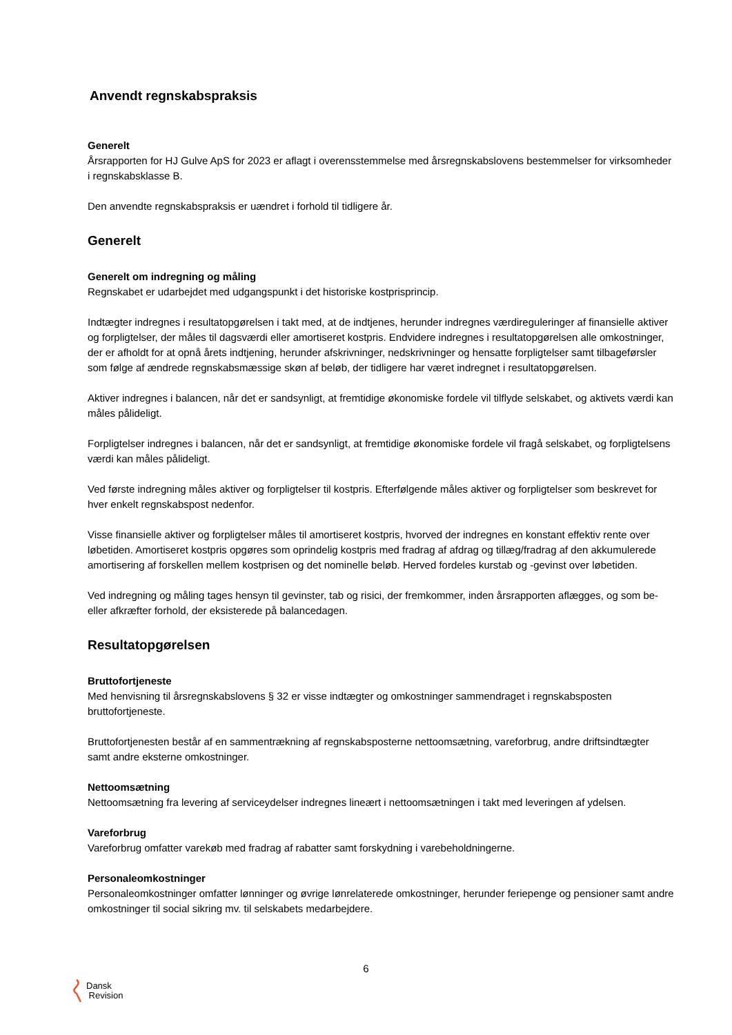Anvendt regnskabspraksis
Generelt
Årsrapporten for HJ Gulve ApS for 2023 er aflagt i overensstemmelse med årsregnskabslovens bestemmelser for virksomheder i regnskabsklasse B.
Den anvendte regnskabspraksis er uændret i forhold til tidligere år.
Generelt
Generelt om indregning og måling
Regnskabet er udarbejdet med udgangspunkt i det historiske kostprisprincip.
Indtægter indregnes i resultatopgørelsen i takt med, at de indtjenes, herunder indregnes værdireguleringer af finansielle aktiver og forpligtelser, der måles til dagsværdi eller amortiseret kostpris. Endvidere indregnes i resultatopgørelsen alle omkostninger, der er afholdt for at opnå årets indtjening, herunder afskrivninger, nedskrivninger og hensatte forpligtelser samt tilbageførsler som følge af ændrede regnskabsmæssige skøn af beløb, der tidligere har været indregnet i resultatopgørelsen.
Aktiver indregnes i balancen, når det er sandsynligt, at fremtidige økonomiske fordele vil tilflyde selskabet, og aktivets værdi kan måles pålideligt.
Forpligtelser indregnes i balancen, når det er sandsynligt, at fremtidige økonomiske fordele vil fragå selskabet, og forpligtelsens værdi kan måles pålideligt.
Ved første indregning måles aktiver og forpligtelser til kostpris. Efterfølgende måles aktiver og forpligtelser som beskrevet for hver enkelt regnskabspost nedenfor.
Visse finansielle aktiver og forpligtelser måles til amortiseret kostpris, hvorved der indregnes en konstant effektiv rente over løbetiden. Amortiseret kostpris opgøres som oprindelig kostpris med fradrag af afdrag og tillæg/fradrag af den akkumulerede amortisering af forskellen mellem kostprisen og det nominelle beløb. Herved fordeles kurstab og -gevinst over løbetiden.
Ved indregning og måling tages hensyn til gevinster, tab og risici, der fremkommer, inden årsrapporten aflægges, og som be- eller afkræfter forhold, der eksisterede på balancedagen.
Resultatopgørelsen
Bruttofortjeneste
Med henvisning til årsregnskabslovens § 32 er visse indtægter og omkostninger sammendraget i regnskabsposten bruttofortjeneste.
Bruttofortjenesten består af en sammentrækning af regnskabsposterne nettoomsætning, vareforbrug, andre driftsindtægter samt andre eksterne omkostninger.
Nettoomsætning
Nettoomsætning fra levering af serviceydelser indregnes lineært i nettoomsætningen i takt med leveringen af ydelsen.
Vareforbrug
Vareforbrug omfatter varekøb med fradrag af rabatter samt forskydning i varebeholdningerne.
Personaleomkostninger
Personaleomkostninger omfatter lønninger og øvrige lønrelaterede omkostninger, herunder feriepenge og pensioner samt andre omkostninger til social sikring mv. til selskabets medarbejdere.
6
Dansk
Revision